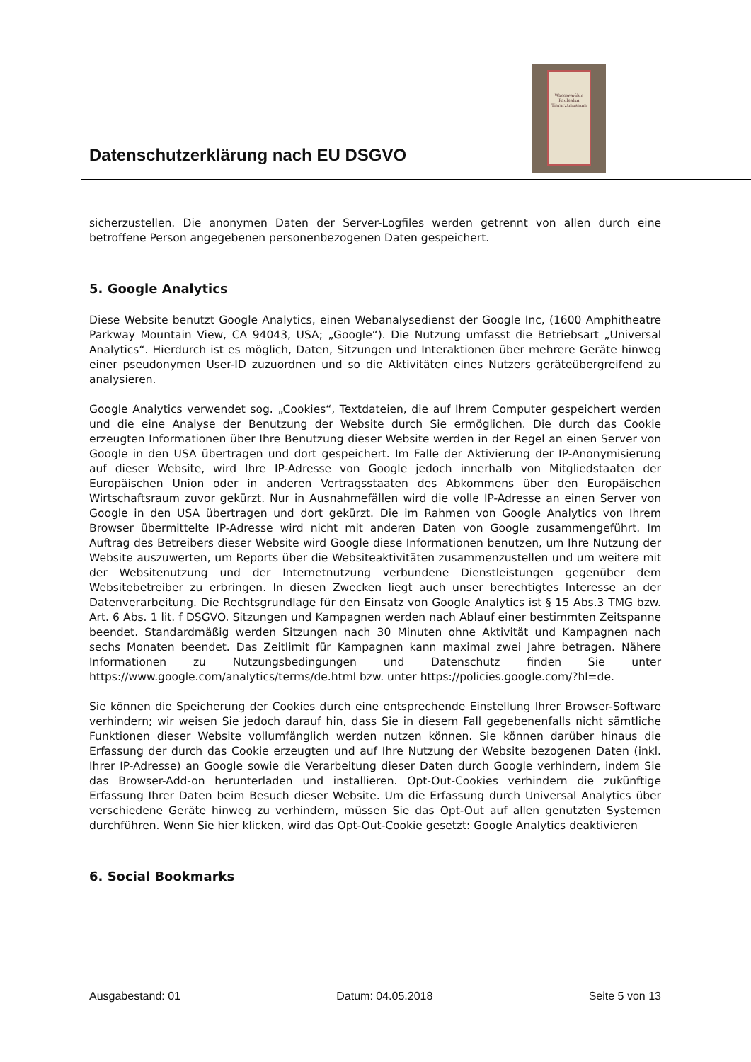Datenschutzerklärung nach EU DSGVO
Wassermühle Paulsplan Tierarztmuseum
sicherzustellen. Die anonymen Daten der Server-Logfiles werden getrennt von allen durch eine betroffene Person angegebenen personenbezogenen Daten gespeichert.
5. Google Analytics
Diese Website benutzt Google Analytics, einen Webanalysedienst der Google Inc, (1600 Amphitheatre Parkway Mountain View, CA 94043, USA; „Google“). Die Nutzung umfasst die Betriebsart „Universal Analytics“. Hierdurch ist es möglich, Daten, Sitzungen und Interaktionen über mehrere Geräte hinweg einer pseudonymen User-ID zuzuordnen und so die Aktivitäten eines Nutzers geräteübergreifend zu analysieren.
Google Analytics verwendet sog. „Cookies“, Textdateien, die auf Ihrem Computer gespeichert werden und die eine Analyse der Benutzung der Website durch Sie ermöglichen. Die durch das Cookie erzeugten Informationen über Ihre Benutzung dieser Website werden in der Regel an einen Server von Google in den USA übertragen und dort gespeichert. Im Falle der Aktivierung der IP-Anonymisierung auf dieser Website, wird Ihre IP-Adresse von Google jedoch innerhalb von Mitgliedstaaten der Europäischen Union oder in anderen Vertragsstaaten des Abkommens über den Europäischen Wirtschaftsraum zuvor gekürzt. Nur in Ausnahmefällen wird die volle IP-Adresse an einen Server von Google in den USA übertragen und dort gekürzt. Die im Rahmen von Google Analytics von Ihrem Browser übermittelte IP-Adresse wird nicht mit anderen Daten von Google zusammengeführt. Im Auftrag des Betreibers dieser Website wird Google diese Informationen benutzen, um Ihre Nutzung der Website auszuwerten, um Reports über die Websiteaktivitäten zusammenzustellen und um weitere mit der Websitenutzung und der Internetnutzung verbundene Dienstleistungen gegenüber dem Websitebetreiber zu erbringen. In diesen Zwecken liegt auch unser berechtigtes Interesse an der Datenverarbeitung. Die Rechtsgrundlage für den Einsatz von Google Analytics ist § 15 Abs.3 TMG bzw. Art. 6 Abs. 1 lit. f DSGVO. Sitzungen und Kampagnen werden nach Ablauf einer bestimmten Zeitspanne beendet. Standardmäßig werden Sitzungen nach 30 Minuten ohne Aktivität und Kampagnen nach sechs Monaten beendet. Das Zeitlimit für Kampagnen kann maximal zwei Jahre betragen. Nähere Informationen zu Nutzungsbedingungen und Datenschutz finden Sie unter https://www.google.com/analytics/terms/de.html bzw. unter https://policies.google.com/?hl=de.
Sie können die Speicherung der Cookies durch eine entsprechende Einstellung Ihrer Browser-Software verhindern; wir weisen Sie jedoch darauf hin, dass Sie in diesem Fall gegebenenfalls nicht sämtliche Funktionen dieser Website vollumfänglich werden nutzen können. Sie können darüber hinaus die Erfassung der durch das Cookie erzeugten und auf Ihre Nutzung der Website bezogenen Daten (inkl. Ihrer IP-Adresse) an Google sowie die Verarbeitung dieser Daten durch Google verhindern, indem Sie das Browser-Add-on herunterladen und installieren. Opt-Out-Cookies verhindern die zukünftige Erfassung Ihrer Daten beim Besuch dieser Website. Um die Erfassung durch Universal Analytics über verschiedene Geräte hinweg zu verhindern, müssen Sie das Opt-Out auf allen genutzten Systemen durchführen. Wenn Sie hier klicken, wird das Opt-Out-Cookie gesetzt: Google Analytics deaktivieren
6. Social Bookmarks
Ausgabestand: 01 Datum: 04.05.2018 Seite 5 von 13